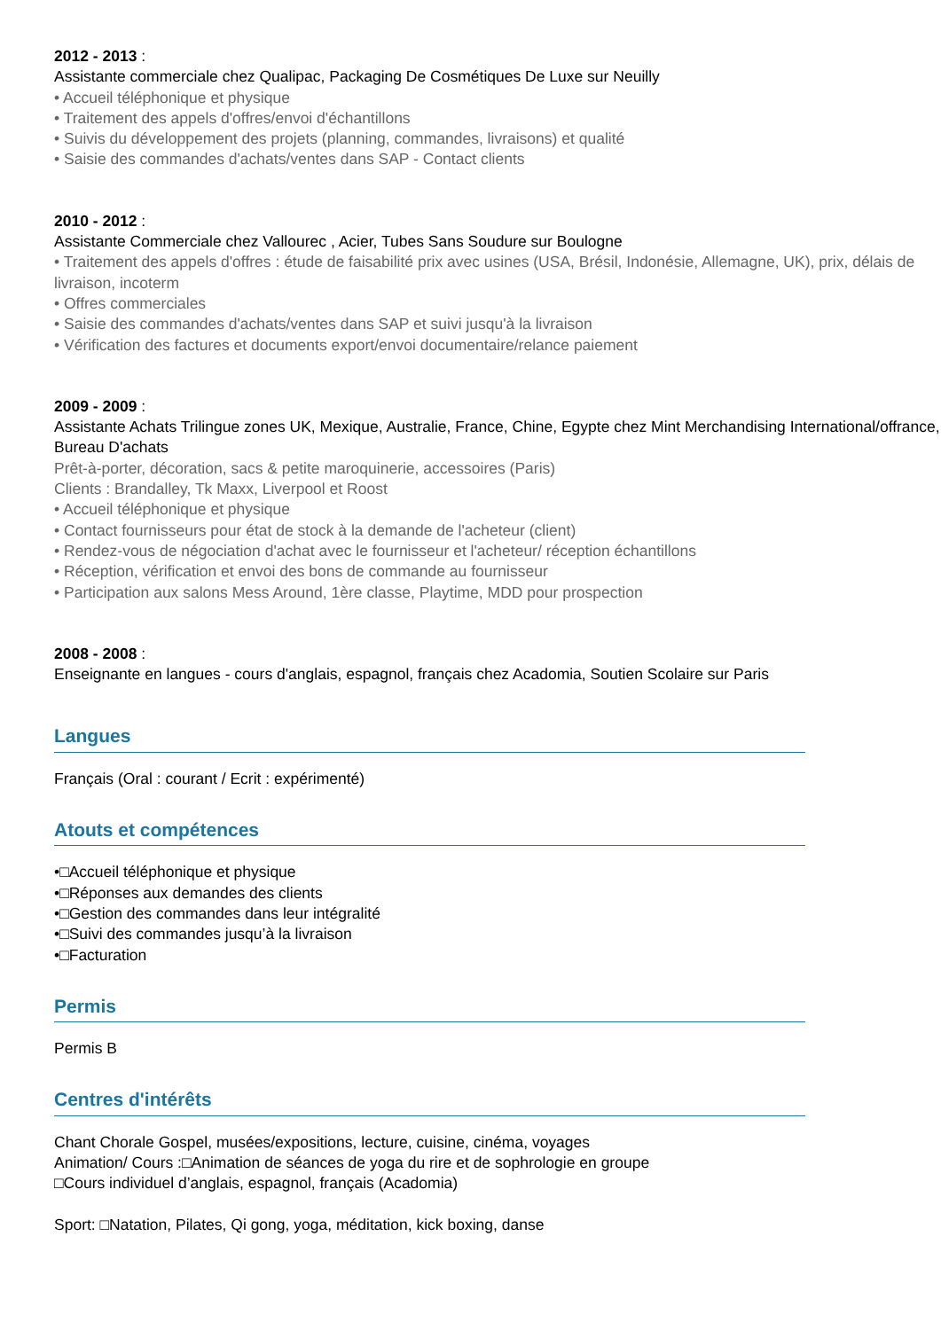2012 - 2013 :
Assistante commerciale chez Qualipac, Packaging De Cosmétiques De Luxe sur Neuilly
• Accueil téléphonique et physique
• Traitement des appels d'offres/envoi d'échantillons
• Suivis du développement des projets (planning, commandes, livraisons) et qualité
• Saisie des commandes d'achats/ventes dans SAP - Contact clients
2010 - 2012 :
Assistante Commerciale chez Vallourec , Acier, Tubes Sans Soudure sur Boulogne
• Traitement des appels d'offres : étude de faisabilité prix avec usines (USA, Brésil, Indonésie, Allemagne, UK), prix, délais de livraison, incoterm
• Offres commerciales
• Saisie des commandes d'achats/ventes dans SAP et suivi jusqu'à la livraison
• Vérification des factures et documents export/envoi documentaire/relance paiement
2009 - 2009 :
Assistante Achats Trilingue zones UK, Mexique, Australie, France, Chine, Egypte chez Mint Merchandising International/offrance, Bureau D'achats
Prêt-à-porter, décoration, sacs & petite maroquinerie, accessoires (Paris)
Clients : Brandalley, Tk Maxx, Liverpool et Roost
• Accueil téléphonique et physique
• Contact fournisseurs pour état de stock à la demande de l'acheteur (client)
• Rendez-vous de négociation d'achat avec le fournisseur et l'acheteur/ réception échantillons
• Réception, vérification et envoi des bons de commande au fournisseur
• Participation aux salons Mess Around, 1ère classe, Playtime, MDD pour prospection
2008 - 2008 :
Enseignante en langues - cours d'anglais, espagnol, français chez Acadomia, Soutien Scolaire sur Paris
Langues
Français (Oral : courant / Ecrit : expérimenté)
Atouts et compétences
•□Accueil téléphonique et physique
•□Réponses aux demandes des clients
•□Gestion des commandes dans leur intégralité
•□Suivi des commandes jusqu’à la livraison
•□Facturation
Permis
Permis B
Centres d'intérêts
Chant Chorale Gospel, musées/expositions, lecture, cuisine, cinéma, voyages
Animation/ Cours :□Animation de séances de yoga du rire et de sophrologie en groupe
□Cours individuel d’anglais, espagnol, français (Acadomia)
Sport: □Natation, Pilates, Qi gong, yoga, méditation, kick boxing, danse